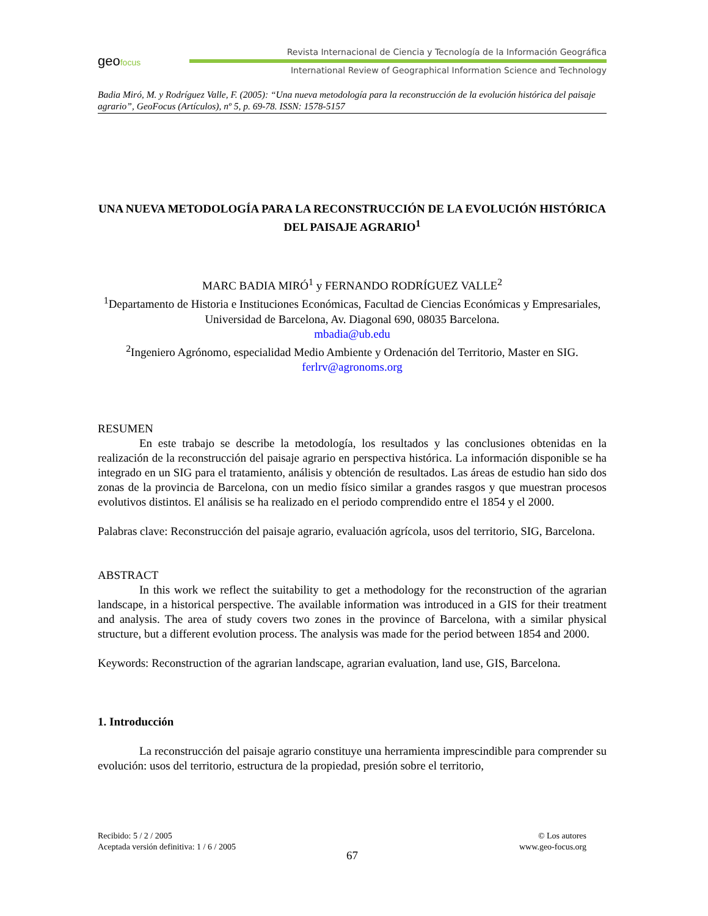geofocus
Revista Internacional de Ciencia y Tecnología de la Información Geográfica
International Review of Geographical Information Science and Technology
Badia Miró, M. y Rodríguez Valle, F. (2005): “Una nueva metodología para la reconstrucción de la evolución histórica del paisaje agrario”, GeoFocus (Artículos), nº 5, p. 69-78. ISSN: 1578-5157
UNA NUEVA METODOLOGÍA PARA LA RECONSTRUCCIÓN DE LA EVOLUCIÓN HISTÓRICA DEL PAISAJE AGRARIO<sup>1</sup>
MARC BADIA MIRÓ<sup>1</sup> y FERNANDO RODRÍGUEZ VALLE<sup>2</sup>
<sup>1</sup> Departamento de Historia e Instituciones Económicas, Facultad de Ciencias Económicas y Empresariales, Universidad de Barcelona, Av. Diagonal 690, 08035 Barcelona.
mbadia@ub.edu
<sup>2</sup> Ingeniero Agrónomo, especialidad Medio Ambiente y Ordenación del Territorio, Master en SIG.
ferlrv@agronoms.org
RESUMEN
En este trabajo se describe la metodología, los resultados y las conclusiones obtenidas en la realización de la reconstrucción del paisaje agrario en perspectiva histórica. La información disponible se ha integrado en un SIG para el tratamiento, análisis y obtención de resultados. Las áreas de estudio han sido dos zonas de la provincia de Barcelona, con un medio físico similar a grandes rasgos y que muestran procesos evolutivos distintos. El análisis se ha realizado en el periodo comprendido entre el 1854 y el 2000.
Palabras clave: Reconstrucción del paisaje agrario, evaluación agrícola, usos del territorio, SIG, Barcelona.
ABSTRACT
In this work we reflect the suitability to get a methodology for the reconstruction of the agrarian landscape, in a historical perspective. The available information was introduced in a GIS for their treatment and analysis. The area of study covers two zones in the province of Barcelona, with a similar physical structure, but a different evolution process. The analysis was made for the period between 1854 and 2000.
Keywords: Reconstruction of the agrarian landscape, agrarian evaluation, land use, GIS, Barcelona.
1. Introducción
La reconstrucción del paisaje agrario constituye una herramienta imprescindible para comprender su evolución: usos del territorio, estructura de la propiedad, presión sobre el territorio,
Recibido: 5 / 2 / 2005
Aceptada versión definitiva: 1 / 6 / 2005
© Los autores
www.geo-focus.org
67